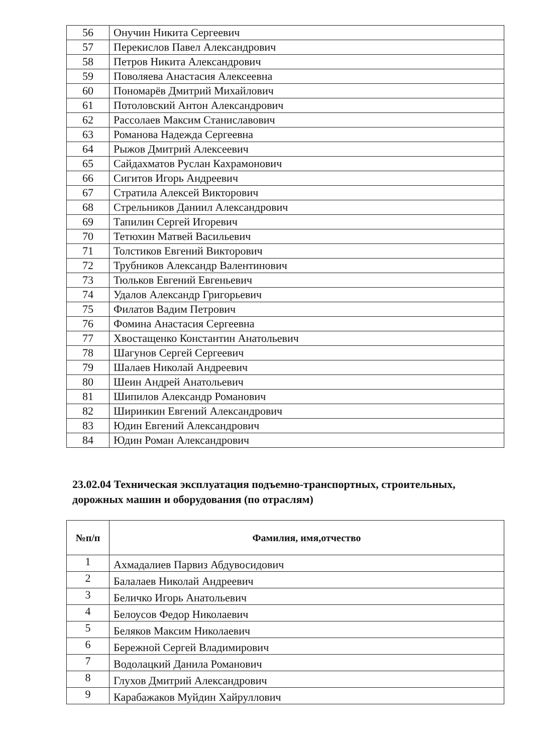| 56 | Онучин Никита Сергеевич |
| 57 | Перекислов Павел Александрович |
| 58 | Петров Никита Александрович |
| 59 | Поволяева Анастасия Алексеевна |
| 60 | Пономарёв Дмитрий Михайлович |
| 61 | Потоловский Антон Александрович |
| 62 | Рассолаев Максим Станиславович |
| 63 | Романова Надежда Сергеевна |
| 64 | Рыжов Дмитрий Алексеевич |
| 65 | Сайдахматов Руслан Кахрамонович |
| 66 | Сигитов Игорь Андреевич |
| 67 | Стратила Алексей Викторович |
| 68 | Стрельников Даниил Александрович |
| 69 | Тапилин Сергей Игоревич |
| 70 | Тетюхин Матвей Васильевич |
| 71 | Толстиков Евгений Викторович |
| 72 | Трубников Александр Валентинович |
| 73 | Тюльков Евгений Евгеньевич |
| 74 | Удалов Александр Григорьевич |
| 75 | Филатов Вадим Петрович |
| 76 | Фомина Анастасия Сергеевна |
| 77 | Хвостащенко Константин Анатольевич |
| 78 | Шагунов Сергей Сергеевич |
| 79 | Шалаев Николай Андреевич |
| 80 | Шеин Андрей Анатольевич |
| 81 | Шипилов Александр Романович |
| 82 | Ширинкин Евгений Александрович |
| 83 | Юдин Евгений Александрович |
| 84 | Юдин Роман Александрович |
23.02.04 Техническая эксплуатация подъемно-транспортных, строительных, дорожных машин и оборудования (по отраслям)
| №п/п | Фамилия, имя,отчество |
| --- | --- |
| 1 | Ахмадалиев Парвиз Абдувосидович |
| 2 | Балалаев Николай Андреевич |
| 3 | Беличко Игорь Анатольевич |
| 4 | Белоусов Федор Николаевич |
| 5 | Беляков Максим Николаевич |
| 6 | Бережной Сергей Владимирович |
| 7 | Водолацкий Данила Романович |
| 8 | Глухов Дмитрий Александрович |
| 9 | Карабажаков Муйдин Хайруллович |